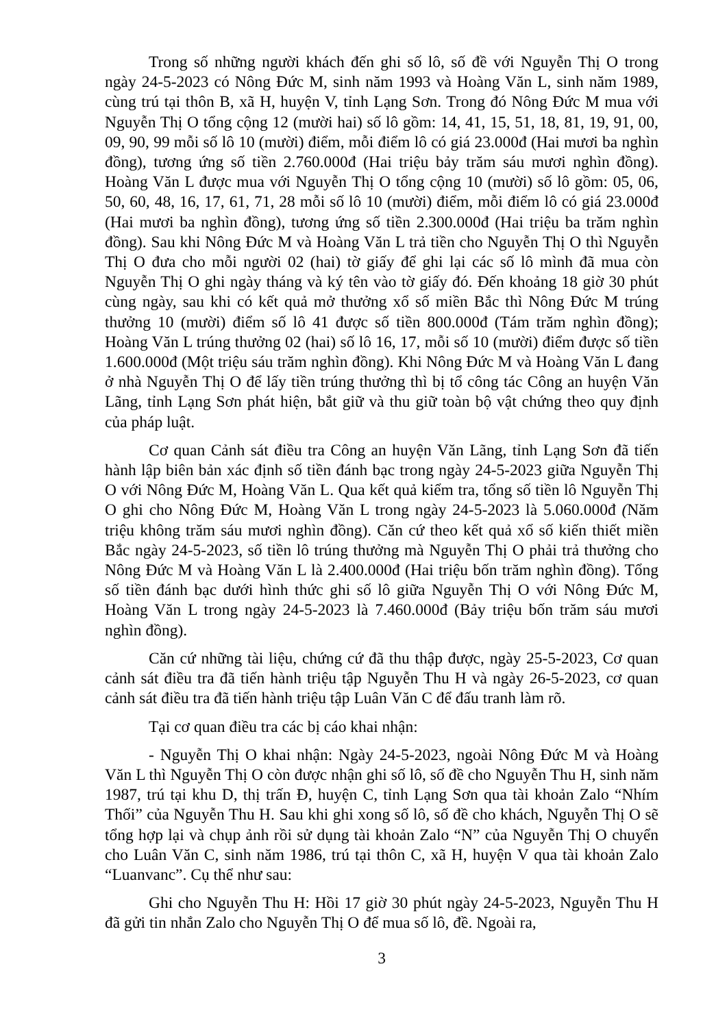Trong số những người khách đến ghi số lô, số đề với Nguyễn Thị O trong ngày 24-5-2023 có Nông Đức M, sinh năm 1993 và Hoàng Văn L, sinh năm 1989, cùng trú tại thôn B, xã H, huyện V, tỉnh Lạng Sơn. Trong đó Nông Đức M mua với Nguyễn Thị O tổng cộng 12 (mười hai) số lô gồm: 14, 41, 15, 51, 18, 81, 19, 91, 00, 09, 90, 99 mỗi số lô 10 (mười) điểm, mỗi điểm lô có giá 23.000đ (Hai mươi ba nghìn đồng), tương ứng số tiền 2.760.000đ (Hai triệu bảy trăm sáu mươi nghìn đồng). Hoàng Văn L được mua với Nguyễn Thị O tổng cộng 10 (mười) số lô gồm: 05, 06, 50, 60, 48, 16, 17, 61, 71, 28 mỗi số lô 10 (mười) điểm, mỗi điểm lô có giá 23.000đ (Hai mươi ba nghìn đồng), tương ứng số tiền 2.300.000đ (Hai triệu ba trăm nghìn đồng). Sau khi Nông Đức M và Hoàng Văn L trả tiền cho Nguyễn Thị O thì Nguyễn Thị O đưa cho mỗi người 02 (hai) tờ giấy để ghi lại các số lô mình đã mua còn Nguyễn Thị O ghi ngày tháng và ký tên vào tờ giấy đó. Đến khoảng 18 giờ 30 phút cùng ngày, sau khi có kết quả mở thưởng xổ số miền Bắc thì Nông Đức M trúng thưởng 10 (mười) điểm số lô 41 được số tiền 800.000đ (Tám trăm nghìn đồng); Hoàng Văn L trúng thưởng 02 (hai) số lô 16, 17, mỗi số 10 (mười) điểm được số tiền 1.600.000đ (Một triệu sáu trăm nghìn đồng). Khi Nông Đức M và Hoàng Văn L đang ở nhà Nguyễn Thị O để lấy tiền trúng thưởng thì bị tổ công tác Công an huyện Văn Lãng, tỉnh Lạng Sơn phát hiện, bắt giữ và thu giữ toàn bộ vật chứng theo quy định của pháp luật.
Cơ quan Cảnh sát điều tra Công an huyện Văn Lãng, tỉnh Lạng Sơn đã tiến hành lập biên bản xác định số tiền đánh bạc trong ngày 24-5-2023 giữa Nguyễn Thị O với Nông Đức M, Hoàng Văn L. Qua kết quả kiểm tra, tổng số tiền lô Nguyễn Thị O ghi cho Nông Đức M, Hoàng Văn L trong ngày 24-5-2023 là 5.060.000đ (Năm triệu không trăm sáu mươi nghìn đồng). Căn cứ theo kết quả xổ số kiến thiết miền Bắc ngày 24-5-2023, số tiền lô trúng thưởng mà Nguyễn Thị O phải trả thưởng cho Nông Đức M và Hoàng Văn L là 2.400.000đ (Hai triệu bốn trăm nghìn đồng). Tổng số tiền đánh bạc dưới hình thức ghi số lô giữa Nguyễn Thị O với Nông Đức M, Hoàng Văn L trong ngày 24-5-2023 là 7.460.000đ (Bảy triệu bốn trăm sáu mươi nghìn đồng).
Căn cứ những tài liệu, chứng cứ đã thu thập được, ngày 25-5-2023, Cơ quan cảnh sát điều tra đã tiến hành triệu tập Nguyễn Thu H và ngày 26-5-2023, cơ quan cảnh sát điều tra đã tiến hành triệu tập Luân Văn C để đấu tranh làm rõ.
Tại cơ quan điều tra các bị cáo khai nhận:
- Nguyễn Thị O khai nhận: Ngày 24-5-2023, ngoài Nông Đức M và Hoàng Văn L thì Nguyễn Thị O còn được nhận ghi số lô, số đề cho Nguyễn Thu H, sinh năm 1987, trú tại khu D, thị trấn Đ, huyện C, tỉnh Lạng Sơn qua tài khoản Zalo “Nhím Thối” của Nguyễn Thu H. Sau khi ghi xong số lô, số đề cho khách, Nguyễn Thị O sẽ tổng hợp lại và chụp ảnh rồi sử dụng tài khoản Zalo “N” của Nguyễn Thị O chuyển cho Luân Văn C, sinh năm 1986, trú tại thôn C, xã H, huyện V qua tài khoản Zalo “Luanvanc”. Cụ thể như sau:
Ghi cho Nguyễn Thu H: Hồi 17 giờ 30 phút ngày 24-5-2023, Nguyễn Thu H đã gửi tin nhắn Zalo cho Nguyễn Thị O để mua số lô, đề. Ngoài ra,
3